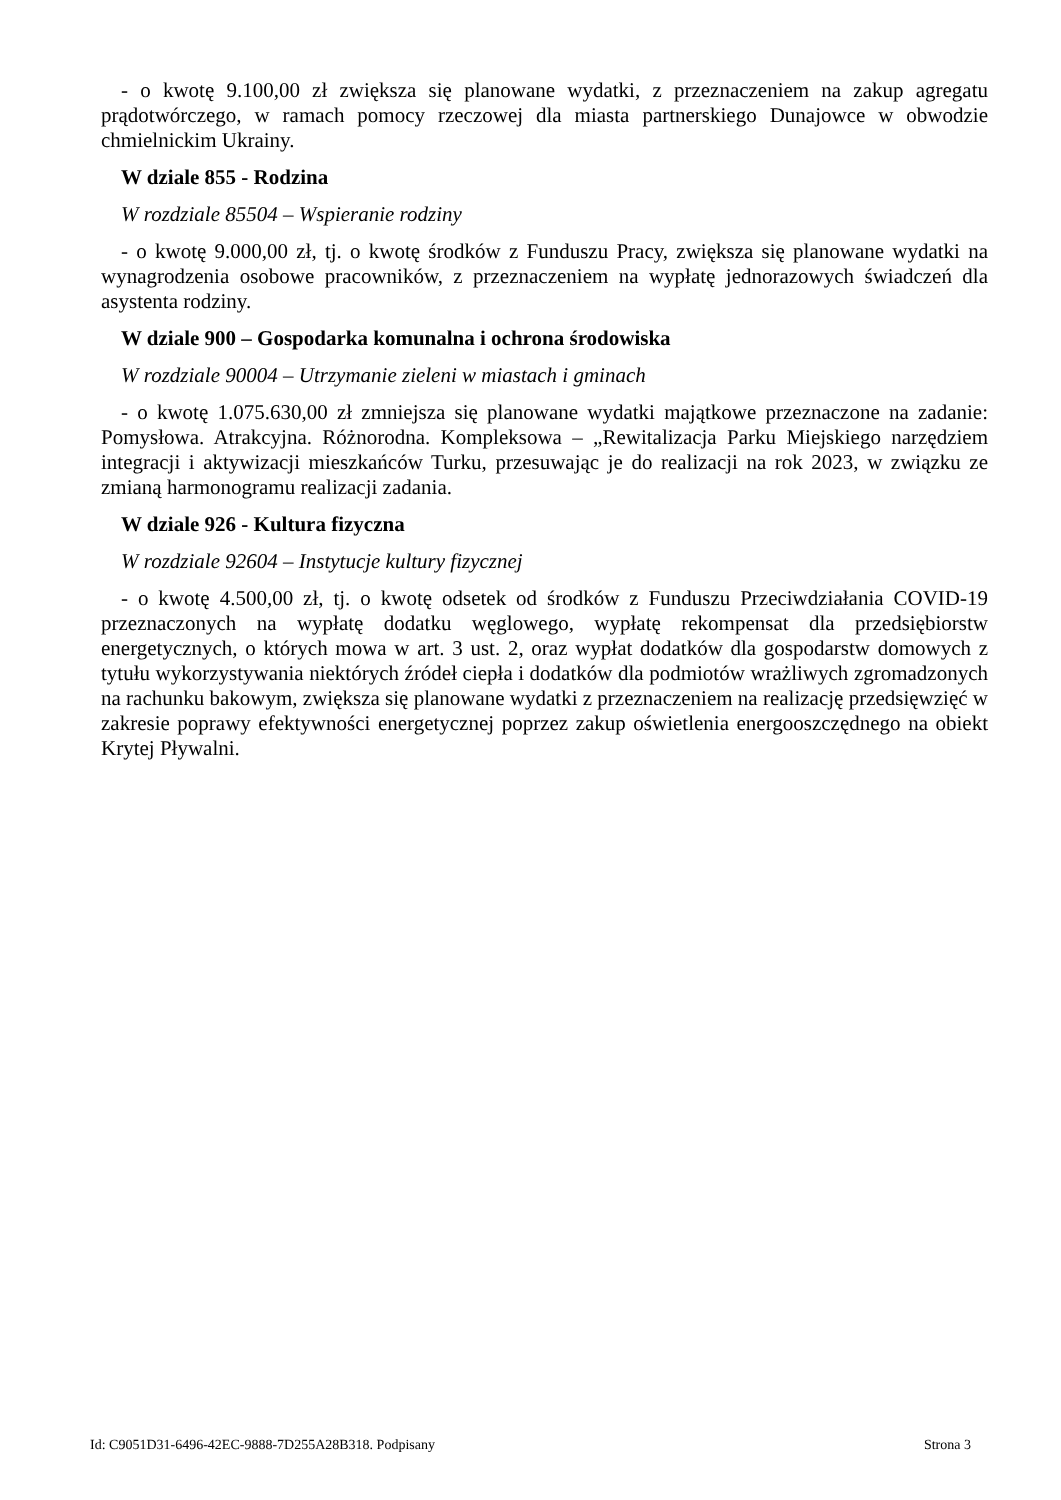- o kwotę 9.100,00 zł zwiększa się planowane wydatki, z przeznaczeniem na zakup agregatu prądotwórczego, w ramach pomocy rzeczowej dla miasta partnerskiego Dunajowce w obwodzie chmielnickim Ukrainy.
W dziale 855 - Rodzina
W rozdziale 85504 – Wspieranie rodziny
- o kwotę 9.000,00 zł, tj. o kwotę środków z Funduszu Pracy, zwiększa się planowane wydatki na wynagrodzenia osobowe pracowników, z przeznaczeniem na wypłatę jednorazowych świadczeń dla asystenta rodziny.
W dziale 900 – Gospodarka komunalna i ochrona środowiska
W rozdziale 90004 – Utrzymanie zieleni w miastach i gminach
- o kwotę 1.075.630,00 zł zmniejsza się planowane wydatki majątkowe przeznaczone na zadanie: Pomysłowa. Atrakcyjna. Różnorodna. Kompleksowa – „Rewitalizacja Parku Miejskiego narzędziem integracji i aktywizacji mieszkańców Turku, przesuwając je do realizacji na rok 2023, w związku ze zmianą harmonogramu realizacji zadania.
W dziale 926 - Kultura fizyczna
W rozdziale 92604 – Instytucje kultury fizycznej
- o kwotę 4.500,00 zł, tj. o kwotę odsetek od środków z Funduszu Przeciwdziałania COVID-19 przeznaczonych na wypłatę dodatku węglowego, wypłatę rekompensat dla przedsiębiorstw energetycznych, o których mowa w art. 3 ust. 2, oraz wypłat dodatków dla gospodarstw domowych z tytułu wykorzystywania niektórych źródeł ciepła i dodatków dla podmiotów wrażliwych zgromadzonych na rachunku bakowym, zwiększa się planowane wydatki z przeznaczeniem na realizację przedsięwzięć w zakresie poprawy efektywności energetycznej poprzez zakup oświetlenia energooszczędnego na obiekt Krytej Pływalni.
Id: C9051D31-6496-42EC-9888-7D255A28B318. Podpisany Strona 3